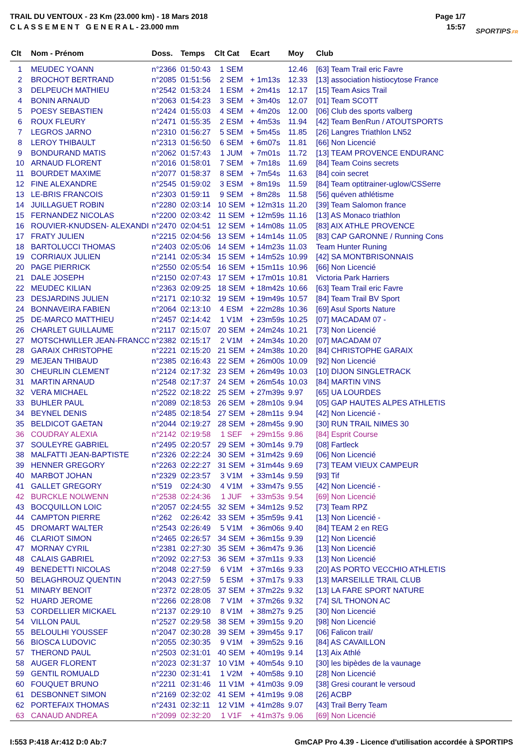TRAIL DU VENTOUX - 23 Km (23.000 km) - 18 Mars 2018
C L A S S E M E N T G E N E R A L - 23.000 mm
Page 1/7
15:57
SPORTIPS.FR
| Clt | Nom - Prénom | Doss. | Temps | Clt Cat | Ecart | Moy | Club |
| --- | --- | --- | --- | --- | --- | --- | --- |
| 1 | MEUDEC YOANN | n°2366 | 01:50:43 | 1 SEM | | 12.46 | [63] Team Trail eric Favre |
| 2 | BROCHOT BERTRAND | n°2085 | 01:51:56 | 2 SEM | + 1m13s | 12.33 | [13] association histiocytose France |
| 3 | DELPEUCH MATHIEU | n°2542 | 01:53:24 | 1 ESM | + 2m41s | 12.17 | [15] Team Asics Trail |
| 4 | BONIN ARNAUD | n°2063 | 01:54:23 | 3 SEM | + 3m40s | 12.07 | [01] Team SCOTT |
| 5 | POESY SEBASTIEN | n°2424 | 01:55:03 | 4 SEM | + 4m20s | 12.00 | [06] Club des sports valberg |
| 6 | ROUX FLEURY | n°2471 | 01:55:35 | 2 ESM | + 4m53s | 11.94 | [42] Team BenRun / ATOUTSPORTS |
| 7 | LEGROS JARNO | n°2310 | 01:56:27 | 5 SEM | + 5m45s | 11.85 | [26] Langres Triathlon LN52 |
| 8 | LEROY THIBAULT | n°2313 | 01:56:50 | 6 SEM | + 6m07s | 11.81 | [66] Non Licencié |
| 9 | BONDURAND MATIS | n°2062 | 01:57:43 | 1 JUM | + 7m01s | 11.72 | [13] TEAM PROVENCE ENDURANC |
| 10 | ARNAUD FLORENT | n°2016 | 01:58:01 | 7 SEM | + 7m18s | 11.69 | [84] Team Coins secrets |
| 11 | BOURDET MAXIME | n°2077 | 01:58:37 | 8 SEM | + 7m54s | 11.63 | [84] coin secret |
| 12 | FINE ALEXANDRE | n°2545 | 01:59:02 | 3 ESM | + 8m19s | 11.59 | [84] Team optitrainer-uglow/CSSerre |
| 13 | LE-BRIS FRANCOIS | n°2303 | 01:59:11 | 9 SEM | + 8m28s | 11.58 | [56] quéven athlétisme |
| 14 | JUILLAGUET ROBIN | n°2280 | 02:03:14 | 10 SEM | + 12m31s | 11.20 | [39] Team Salomon france |
| 15 | FERNANDEZ NICOLAS | n°2200 | 02:03:42 | 11 SEM | + 12m59s | 11.16 | [13] AS Monaco triathlon |
| 16 | ROUVIER-KNUDSEN- ALEXANDI | n°2470 | 02:04:51 | 12 SEM | + 14m08s | 11.05 | [83] AIX ATHLE PROVENCE |
| 17 | FRATY JULIEN | n°2215 | 02:04:56 | 13 SEM | + 14m14s | 11.05 | [83] CAP GARONNE / Running Cons |
| 18 | BARTOLUCCI THOMAS | n°2403 | 02:05:06 | 14 SEM | + 14m23s | 11.03 | Team Hunter Runing |
| 19 | CORRIAUX JULIEN | n°2141 | 02:05:34 | 15 SEM | + 14m52s | 10.99 | [42] SA MONTBRISONNAIS |
| 20 | PAGE PIERRICK | n°2550 | 02:05:54 | 16 SEM | + 15m11s | 10.96 | [66] Non Licencié |
| 21 | DALE JOSEPH | n°2150 | 02:07:43 | 17 SEM | + 17m01s | 10.81 | Victoria Park Harriers |
| 22 | MEUDEC KILIAN | n°2363 | 02:09:25 | 18 SEM | + 18m42s | 10.66 | [63] Team Trail eric Favre |
| 23 | DESJARDINS JULIEN | n°2171 | 02:10:32 | 19 SEM | + 19m49s | 10.57 | [84] Team Trail BV Sport |
| 24 | BONNAVEIRA FABIEN | n°2064 | 02:13:10 | 4 ESM | + 22m28s | 10.36 | [69] Asul Sports Nature |
| 25 | DE-MARCO MATTHIEU | n°2457 | 02:14:42 | 1 V1M | + 23m59s | 10.25 | [07] MACADAM 07 - |
| 26 | CHARLET GUILLAUME | n°2117 | 02:15:07 | 20 SEM | + 24m24s | 10.21 | [73] Non Licencié |
| 27 | MOTSCHWILLER JEAN-FRANCC | n°2382 | 02:15:17 | 2 V1M | + 24m34s | 10.20 | [07] MACADAM 07 |
| 28 | GARAIX CHRISTOPHE | n°2221 | 02:15:20 | 21 SEM | + 24m38s | 10.20 | [84] CHRISTOPHE GARAIX |
| 29 | MEJEAN THIBAUD | n°2385 | 02:16:43 | 22 SEM | + 26m00s | 10.09 | [92] Non Licencié |
| 30 | CHEURLIN CLEMENT | n°2124 | 02:17:32 | 23 SEM | + 26m49s | 10.03 | [10] DIJON SINGLETRACK |
| 31 | MARTIN ARNAUD | n°2548 | 02:17:37 | 24 SEM | + 26m54s | 10.03 | [84] MARTIN VINS |
| 32 | VERA MICHAEL | n°2522 | 02:18:22 | 25 SEM | + 27m39s | 9.97 | [65] UA LOURDES |
| 33 | BUHLER PAUL | n°2089 | 02:18:53 | 26 SEM | + 28m10s | 9.94 | [05] GAP HAUTES ALPES ATHLETIS |
| 34 | BEYNEL DENIS | n°2485 | 02:18:54 | 27 SEM | + 28m11s | 9.94 | [42] Non Licencié - |
| 35 | BELDICOT GAETAN | n°2044 | 02:19:27 | 28 SEM | + 28m45s | 9.90 | [30] RUN TRAIL NIMES 30 |
| 36 | COUDRAY ALEXIA | n°2142 | 02:19:58 | 1 SEF | + 29m15s | 9.86 | [84] Esprit Course |
| 37 | SOULEYRE GABRIEL | n°2495 | 02:20:57 | 29 SEM | + 30m14s | 9.79 | [08] Fartleck |
| 38 | MALFATTI JEAN-BAPTISTE | n°2326 | 02:22:24 | 30 SEM | + 31m42s | 9.69 | [06] Non Licencié |
| 39 | HENNER GREGORY | n°2263 | 02:22:27 | 31 SEM | + 31m44s | 9.69 | [73] TEAM VIEUX CAMPEUR |
| 40 | MARBOT JOHAN | n°2329 | 02:23:57 | 3 V1M | + 33m14s | 9.59 | [93] Tif |
| 41 | GALLET GREGORY | n°519 | 02:24:30 | 4 V1M | + 33m47s | 9.55 | [42] Non Licencié - |
| 42 | BURCKLE NOLWENN | n°2538 | 02:24:36 | 1 JUF | + 33m53s | 9.54 | [69] Non Licencié |
| 43 | BOCQUILLON LOIC | n°2057 | 02:24:55 | 32 SEM | + 34m12s | 9.52 | [73] Team RPZ |
| 44 | CAMPTON PIERRE | n°262 | 02:26:42 | 33 SEM | + 35m59s | 9.41 | [13] Non Licencié - |
| 45 | DROMART WALTER | n°2543 | 02:26:49 | 5 V1M | + 36m06s | 9.40 | [84] TEAM 2 en REG |
| 46 | CLARIOT SIMON | n°2465 | 02:26:57 | 34 SEM | + 36m15s | 9.39 | [12] Non Licencié |
| 47 | MORNAY CYRIL | n°2381 | 02:27:30 | 35 SEM | + 36m47s | 9.36 | [13] Non Licencié |
| 48 | CALAIS GABRIEL | n°2092 | 02:27:53 | 36 SEM | + 37m11s | 9.33 | [13] Non Licencié |
| 49 | BENEDETTI NICOLAS | n°2048 | 02:27:59 | 6 V1M | + 37m16s | 9.33 | [20] AS PORTO VECCHIO ATHLETIS |
| 50 | BELAGHROUZ QUENTIN | n°2043 | 02:27:59 | 5 ESM | + 37m17s | 9.33 | [13] MARSEILLE TRAIL CLUB |
| 51 | MINARY BENOIT | n°2372 | 02:28:05 | 37 SEM | + 37m22s | 9.32 | [13] LA FARE SPORT NATURE |
| 52 | HUARD JEROME | n°2266 | 02:28:08 | 7 V1M | + 37m26s | 9.32 | [74] S/L THONON AC |
| 53 | CORDELLIER MICKAEL | n°2137 | 02:29:10 | 8 V1M | + 38m27s | 9.25 | [30] Non Licencié |
| 54 | VILLON PAUL | n°2527 | 02:29:58 | 38 SEM | + 39m15s | 9.20 | [98] Non Licencié |
| 55 | BELOULHI YOUSSEF | n°2047 | 02:30:28 | 39 SEM | + 39m45s | 9.17 | [06] Falicon trail/ |
| 56 | BIOSCA LUDOVIC | n°2055 | 02:30:35 | 9 V1M | + 39m52s | 9.16 | [84] AS CAVAILLON |
| 57 | THEROND PAUL | n°2503 | 02:31:01 | 40 SEM | + 40m19s | 9.14 | [13] Aix Athlé |
| 58 | AUGER FLORENT | n°2023 | 02:31:37 | 10 V1M | + 40m54s | 9.10 | [30] les bipèdes de la vaunage |
| 59 | GENTIL ROMUALD | n°2230 | 02:31:41 | 1 V2M | + 40m58s | 9.10 | [28] Non Licencié |
| 60 | FOUQUET BRUNO | n°2211 | 02:31:46 | 11 V1M | + 41m03s | 9.09 | [38] Gresi courant le versoud |
| 61 | DESBONNET SIMON | n°2169 | 02:32:02 | 41 SEM | + 41m19s | 9.08 | [26] ACBP |
| 62 | PORTEFAIX THOMAS | n°2431 | 02:32:11 | 12 V1M | + 41m28s | 9.07 | [43] Trail Berry Team |
| 63 | CANAUD ANDREA | n°2099 | 02:32:20 | 1 V1F | + 41m37s | 9.06 | [69] Non Licencié |
I:553 P:418 Ar:412 D:0 Ab:7 GmCAP Pro 4.39 - Licence d'utilisation accordée à SPORTIPS